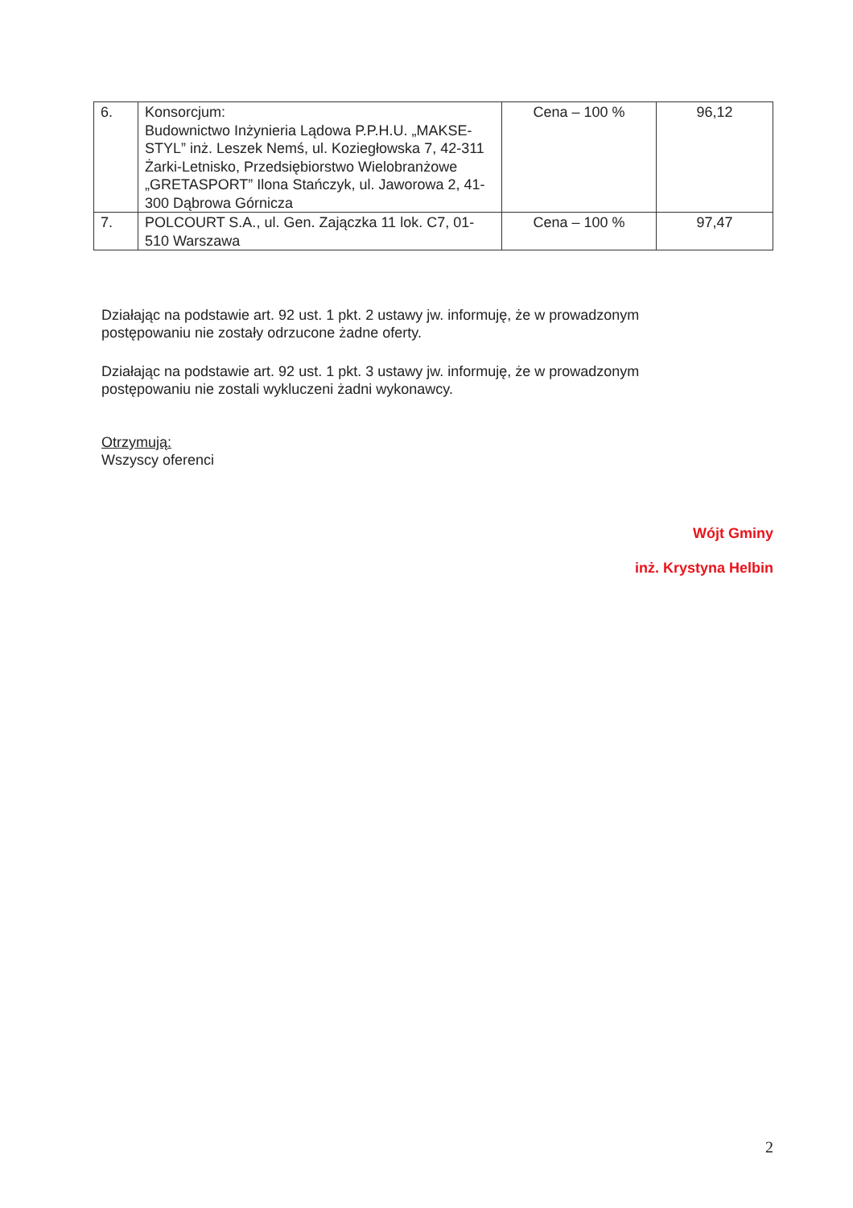| 6. | Konsorcjum: Budownictwo Inżynieria Lądowa P.P.H.U. „MAKSE-STYL” inż. Leszek Nemś, ul. Koziegłowska 7, 42-311 Żarki-Letnisko, Przedsiębiorstwo Wielobranżowe „GRETASPORT” Ilona Stańczyk, ul. Jaworowa 2, 41-300 Dąbrowa Górnicza | Cena – 100 % | 96,12 |
| 7. | POLCOURT S.A., ul. Gen. Zajączka 11 lok. C7, 01-510 Warszawa | Cena – 100 % | 97,47 |
Działając na podstawie art. 92 ust. 1 pkt. 2 ustawy jw. informuję, że w prowadzonym postępowaniu nie zostały odrzucone żadne oferty.
Działając na podstawie art. 92 ust. 1 pkt. 3 ustawy jw. informuję, że w prowadzonym postępowaniu nie zostali wykluczeni żadni wykonawcy.
Otrzymują:
Wszyscy oferenci
Wójt Gminy
inż. Krystyna Helbin
2